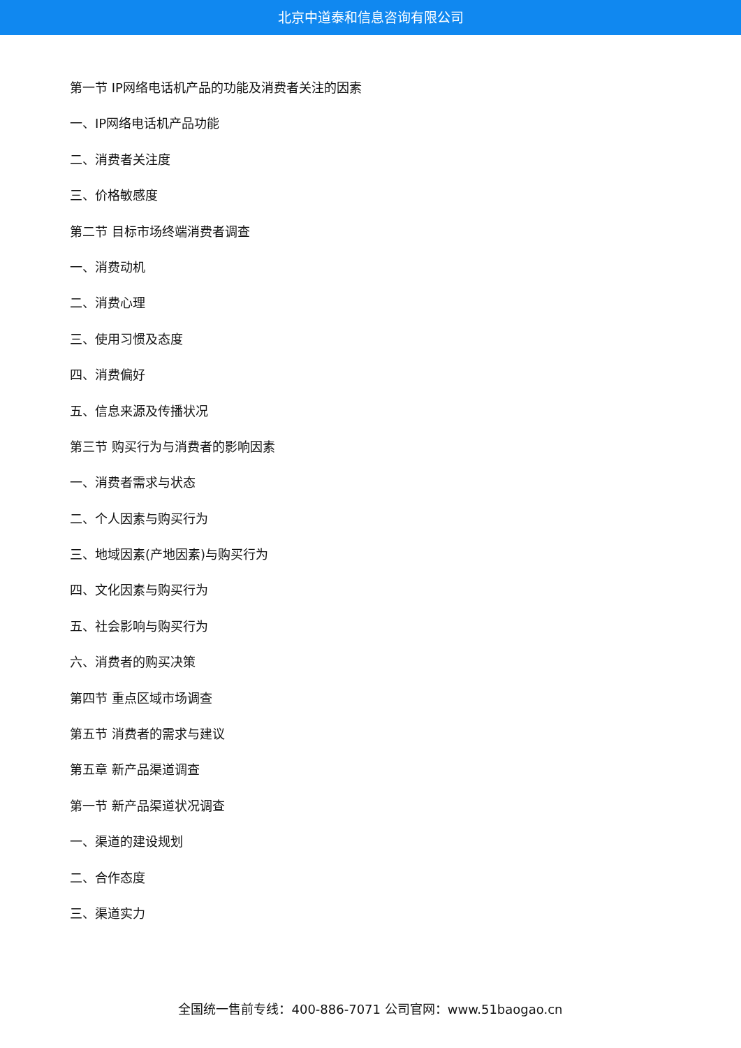北京中道泰和信息咨询有限公司
第一节 IP网络电话机产品的功能及消费者关注的因素
一、IP网络电话机产品功能
二、消费者关注度
三、价格敏感度
第二节 目标市场终端消费者调查
一、消费动机
二、消费心理
三、使用习惯及态度
四、消费偏好
五、信息来源及传播状况
第三节 购买行为与消费者的影响因素
一、消费者需求与状态
二、个人因素与购买行为
三、地域因素(产地因素)与购买行为
四、文化因素与购买行为
五、社会影响与购买行为
六、消费者的购买决策
第四节 重点区域市场调查
第五节 消费者的需求与建议
第五章 新产品渠道调查
第一节 新产品渠道状况调查
一、渠道的建设规划
二、合作态度
三、渠道实力
全国统一售前专线：400-886-7071 公司官网：www.51baogao.cn